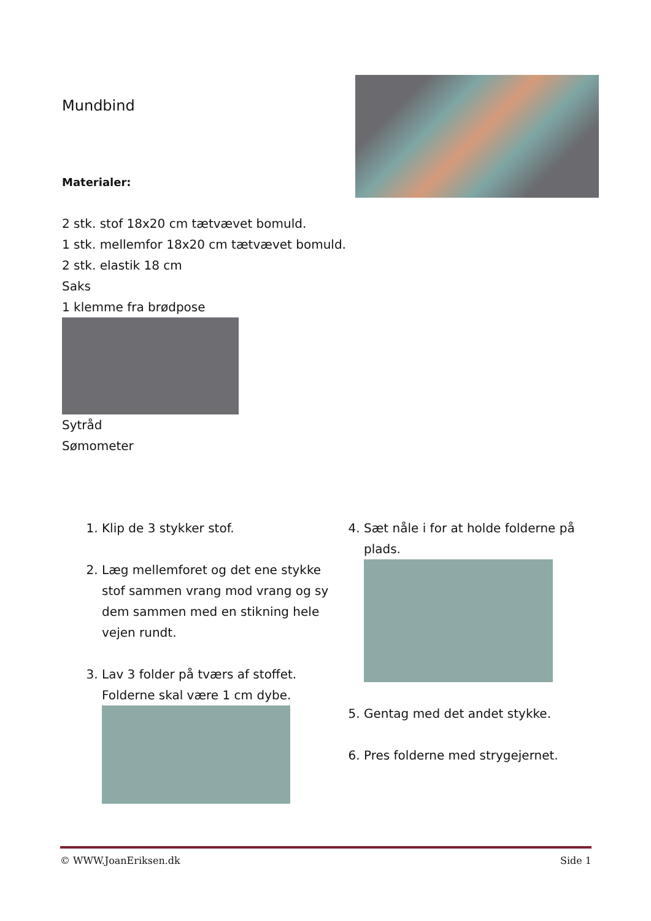Mundbind
Materialer:
2 stk. stof 18x20 cm tætvævet bomuld.
1 stk. mellemfor 18x20 cm tætvævet bomuld.
2 stk. elastik 18 cm
Saks
1 klemme fra brødpose
Sytråd
Sømometer
1. Klip de 3 stykker stof.
2. Læg mellemforet og det ene stykke stof sammen vrang mod vrang og sy dem sammen med en stikning hele vejen rundt.
3. Lav 3 folder på tværs af stoffet. Folderne skal være 1 cm dybe.
4. Sæt nåle i for at holde folderne på plads.
5. Gentag med det andet stykke.
6. Pres folderne med strygejernet.
© WWW.JoanEriksen.dk Side 1